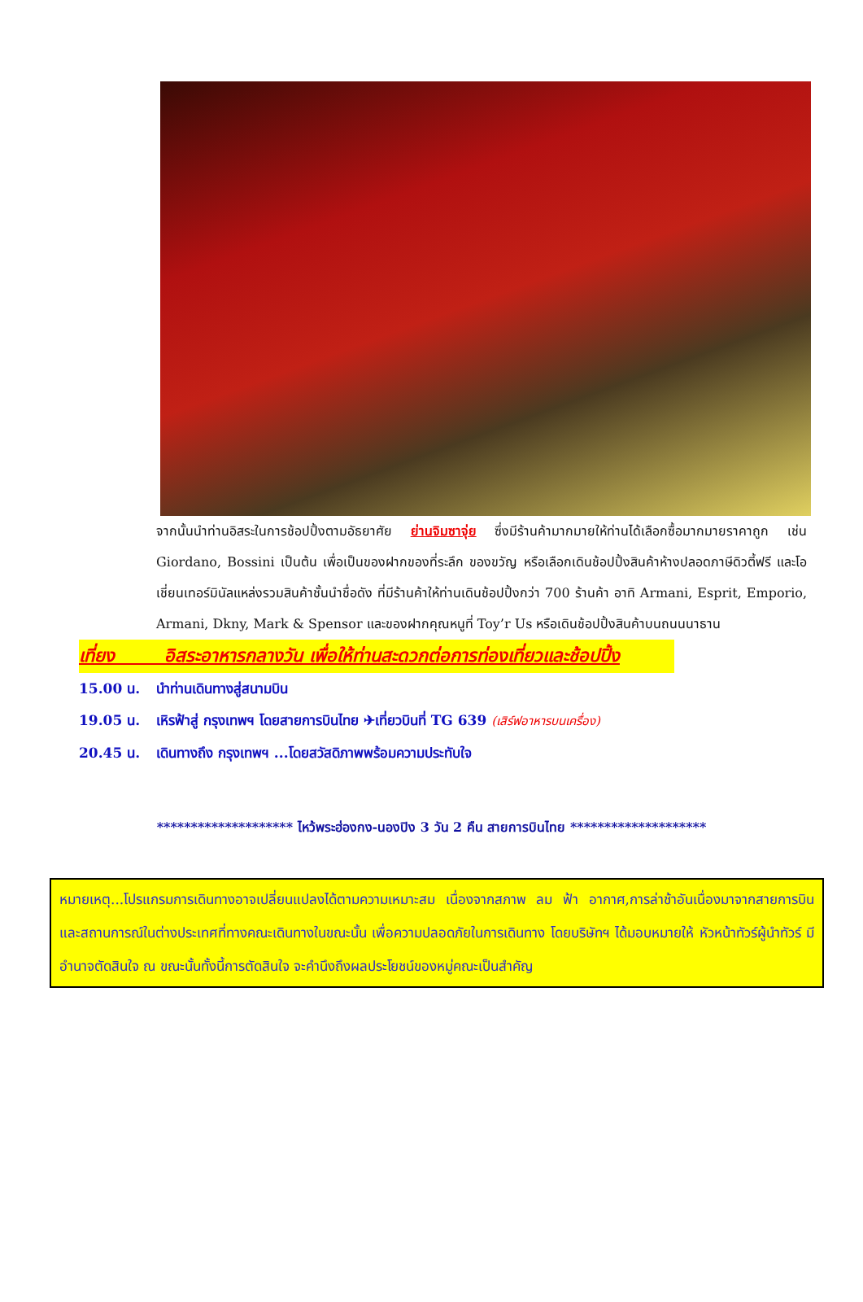จากนั้นนำท่านอิสระในการช้อปปิ้งตามอัธยาศัย ย่านจิมซาจุ่ย ซึ่งมีร้านค้ามากมายให้ท่านได้เลือกซื้อมากมายราคาถูก เช่น Giordano, Bossini เป็นต้น เพื่อเป็นของฝากของที่ระลึก ของขวัญ หรือเลือกเดินช้อปปิ้งสินค้าห้างปลอดภาษีดิวตี้ฟรี และโอเชี่ยนเทอร์มินัลแหล่งรวมสินค้าชั้นนำชื่อดัง ที่มีร้านค้าให้ท่านเดินช้อปปิ้งกว่า 700 ร้านค้า อาทิ Armani, Esprit, Emporio, Armani, Dkny, Mark & Spensor และของฝากคุณหนูที่ Toy’r Us หรือเดินช้อปปิ้งสินค้าบนถนนนาธาน
เที่ยง อิสระอาหารกลางวัน เพื่อให้ท่านสะดวกต่อการท่องเที่ยวและช้อปปิ้ง
15.00 น. นำท่านเดินทางสู่สนามบิน
19.05 น. เหิรฟ้าสู่ กรุงเทพฯ โดยสายการบินไทย ✈เที่ยวบินที่ TG 639 (เสิร์ฟอาหารบนเครื่อง)
20.45 น. เดินทางถึง กรุงเทพฯ ...โดยสวัสดิภาพพร้อมความประทับใจ
******************** ไหว้พระฮ่องกง-นองปิง 3 วัน 2 คืน สายการบินไทย ********************
หมายเหตุ...โปรแกรมการเดินทางอาจเปลี่ยนแปลงได้ตามความเหมาะสม เนื่องจากสภาพ ลม ฟ้า อากาศ,การล่าช้าอันเนื่องมาจากสายการบิน และสถานการณ์ในต่างประเทศที่ทางคณะเดินทางในขณะนั้น เพื่อความปลอดภัยในการเดินทาง โดยบริษัทฯ ได้มอบหมายให้ หัวหน้าทัวร์ผู้นำทัวร์ มีอำนาจตัดสินใจ ณ ขณะนั้นทั้งนี้การตัดสินใจ จะคำนึงถึงผลประโยชน์ของหมู่คณะเป็นสำคัญ